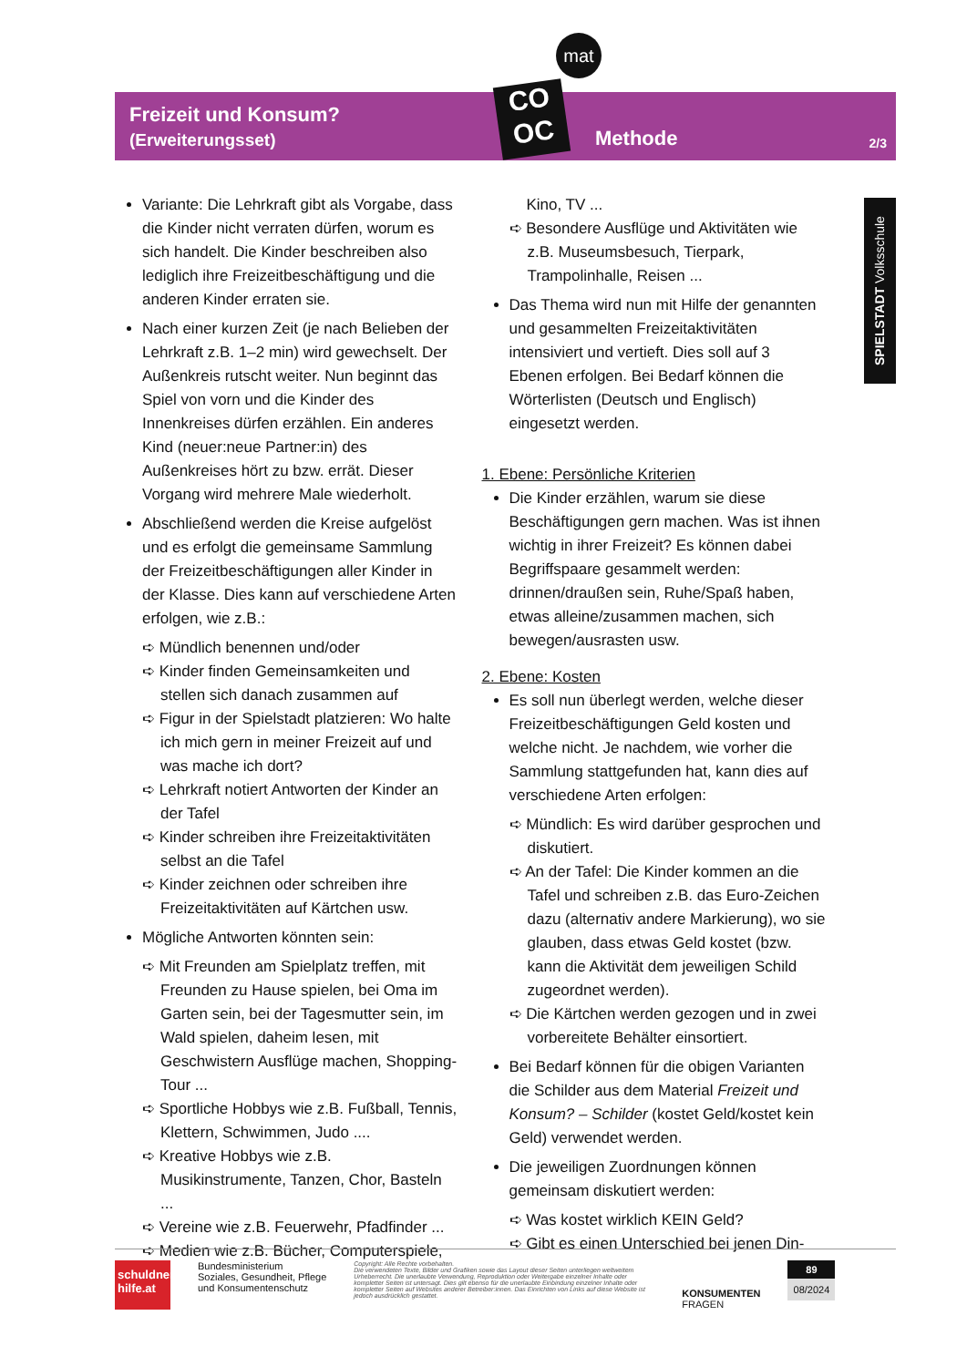Freizeit und Konsum?
(Erweiterungsset)
mat
CO
OC
Methode 2/3
SPIELSTADT Volksschule
Variante: Die Lehrkraft gibt als Vorgabe, dass die Kinder nicht verraten dürfen, worum es sich handelt. Die Kinder beschreiben also lediglich ihre Freizeitbeschäftigung und die anderen Kinder erraten sie.
Nach einer kurzen Zeit (je nach Belieben der Lehrkraft z.B. 1–2 min) wird gewechselt. Der Außenkreis rutscht weiter. Nun beginnt das Spiel von vorn und die Kinder des Innenkreises dürfen erzählen. Ein anderes Kind (neuer:neue Partner:in) des Außenkreises hört zu bzw. errät. Dieser Vorgang wird mehrere Male wiederholt.
Abschließend werden die Kreise aufgelöst und es erfolgt die gemeinsame Sammlung der Freizeitbeschäftigungen aller Kinder in der Klasse. Dies kann auf verschiedene Arten erfolgen, wie z.B.:
➪ Mündlich benennen und/oder
➪ Kinder finden Gemeinsamkeiten und stellen sich danach zusammen auf
➪ Figur in der Spielstadt platzieren: Wo halte ich mich gern in meiner Freizeit auf und was mache ich dort?
➪ Lehrkraft notiert Antworten der Kinder an der Tafel
➪ Kinder schreiben ihre Freizeitaktivitäten selbst an die Tafel
➪ Kinder zeichnen oder schreiben ihre Freizeitaktivitäten auf Kärtchen usw.
Mögliche Antworten könnten sein:
➪ Mit Freunden am Spielplatz treffen, mit Freunden zu Hause spielen, bei Oma im Garten sein, bei der Tagesmutter sein, im Wald spielen, daheim lesen, mit Geschwistern Ausflüge machen, Shopping-Tour ...
➪ Sportliche Hobbys wie z.B. Fußball, Tennis, Klettern, Schwimmen, Judo ....
➪ Kreative Hobbys wie z.B. Musikinstrumente, Tanzen, Chor, Basteln ...
➪ Vereine wie z.B. Feuerwehr, Pfadfinder ...
➪ Medien wie z.B. Bücher, Computerspiele,
Kino, TV ...
➪ Besondere Ausflüge und Aktivitäten wie z.B. Museumsbesuch, Tierpark, Trampolinhalle, Reisen ...
Das Thema wird nun mit Hilfe der genannten und gesammelten Freizeitaktivitäten intensiviert und vertieft. Dies soll auf 3 Ebenen erfolgen. Bei Bedarf können die Wörterlisten (Deutsch und Englisch) eingesetzt werden.
1. Ebene: Persönliche Kriterien
Die Kinder erzählen, warum sie diese Beschäftigungen gern machen. Was ist ihnen wichtig in ihrer Freizeit? Es können dabei Begriffspaare gesammelt werden: drinnen/draußen sein, Ruhe/Spaß haben, etwas alleine/zusammen machen, sich bewegen/ausrasten usw.
2. Ebene: Kosten
Es soll nun überlegt werden, welche dieser Freizeitbeschäftigungen Geld kosten und welche nicht. Je nachdem, wie vorher die Sammlung stattgefunden hat, kann dies auf verschiedene Arten erfolgen:
➪ Mündlich: Es wird darüber gesprochen und diskutiert.
➪ An der Tafel: Die Kinder kommen an die Tafel und schreiben z.B. das Euro-Zeichen dazu (alternativ andere Markierung), wo sie glauben, dass etwas Geld kostet (bzw. kann die Aktivität dem jeweiligen Schild zugeordnet werden).
➪ Die Kärtchen werden gezogen und in zwei vorbereitete Behälter einsortiert.
Bei Bedarf können für die obigen Varianten die Schilder aus dem Material Freizeit und Konsum? – Schilder (kostet Geld/kostet kein Geld) verwendet werden.
Die jeweiligen Zuordnungen können gemeinsam diskutiert werden:
➪ Was kostet wirklich KEIN Geld?
➪ Gibt es einen Unterschied bei jenen Din-
schuldner-hilfe.at
Bundesministerium
Soziales, Gesundheit, Pflege
und Konsumentenschutz
Copyright: Alle Rechte vorbehalten.
Die verwendeten Texte, Bilder und Grafiken sowie das Layout dieser Seiten unterliegen weltweitem Urheberrecht. Die unerlaubte Verwendung, Reproduktion oder Weitergabe einzelner Inhalte oder kompletter Seiten ist untersagt. Dies gilt ebenso für die unerlaubte Einbindung einzelner Inhalte oder kompletter Seiten auf Websites anderer Betreiber:innen. Das Einrichten von Links auf diese Website ist jedoch ausdrücklich gestattet.
KONSUMENTEN
FRAGEN
89
08/2024